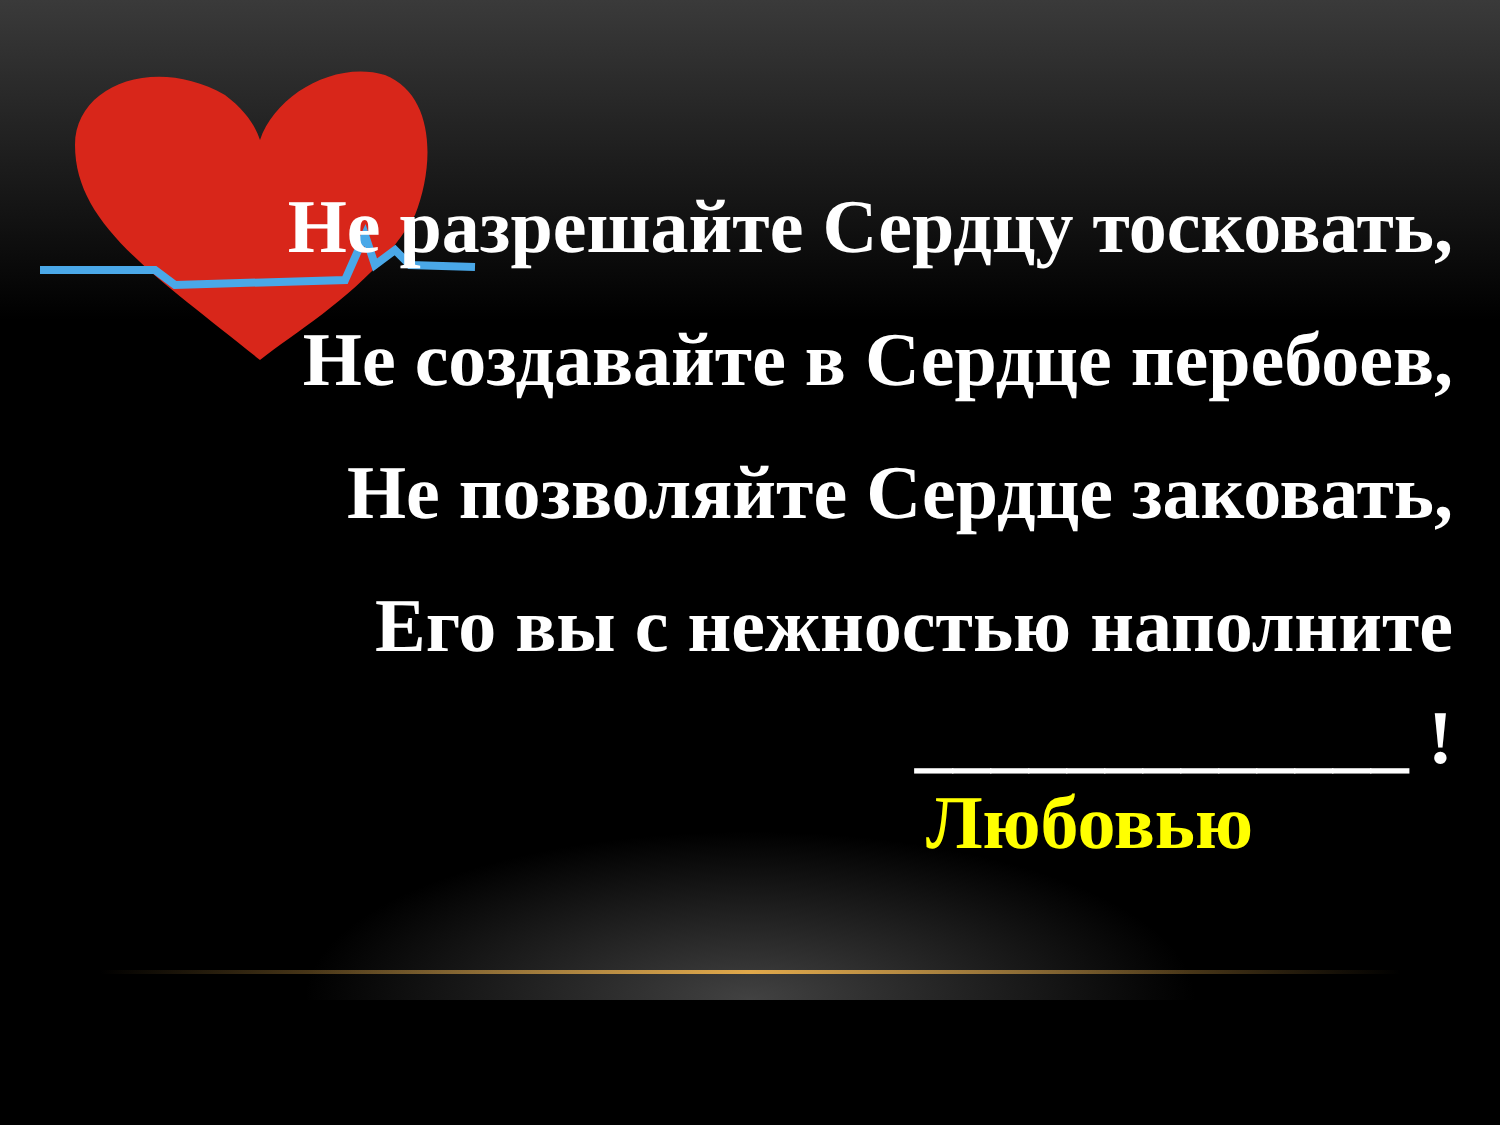Не разрешайте Сердцу тосковать,
Не создавайте в Сердце перебоев,
Не позволяйте Сердце заковать,
Его вы с нежностью наполните
_____________ !
Любовью